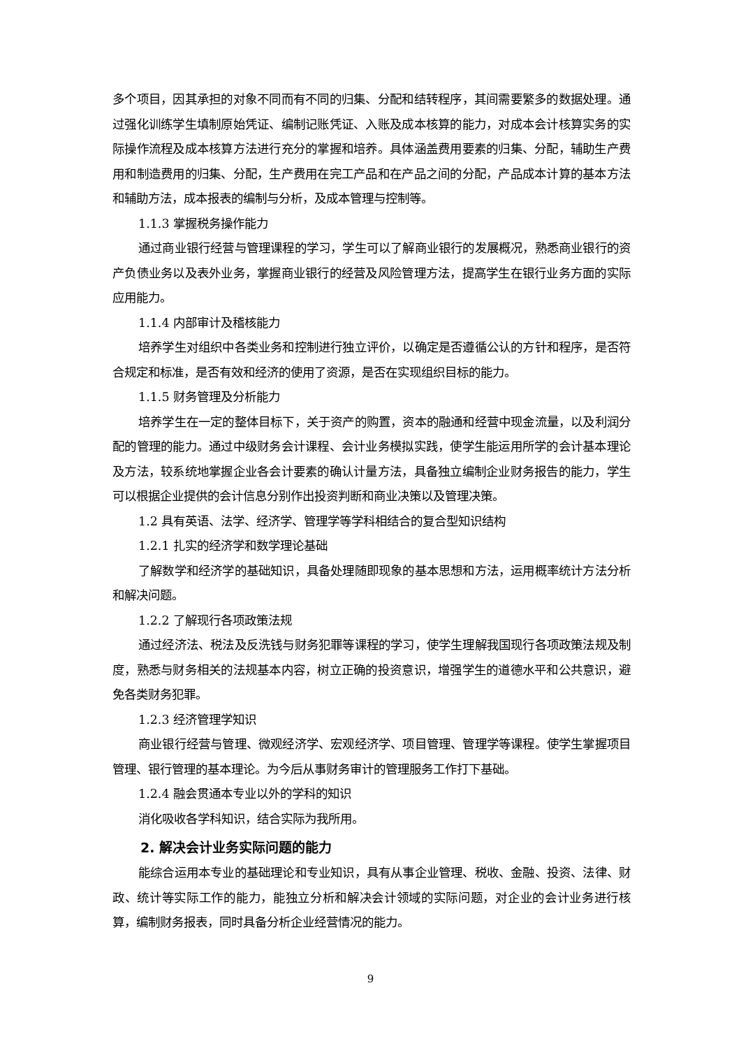多个项目，因其承担的对象不同而有不同的归集、分配和结转程序，其间需要繁多的数据处理。通过强化训练学生填制原始凭证、编制记账凭证、入账及成本核算的能力，对成本会计核算实务的实际操作流程及成本核算方法进行充分的掌握和培养。具体涵盖费用要素的归集、分配，辅助生产费用和制造费用的归集、分配，生产费用在完工产品和在产品之间的分配，产品成本计算的基本方法和辅助方法，成本报表的编制与分析，及成本管理与控制等。
1.1.3 掌握税务操作能力
通过商业银行经营与管理课程的学习，学生可以了解商业银行的发展概况，熟悉商业银行的资产负债业务以及表外业务，掌握商业银行的经营及风险管理方法，提高学生在银行业务方面的实际应用能力。
1.1.4 内部审计及稽核能力
培养学生对组织中各类业务和控制进行独立评价，以确定是否遵循公认的方针和程序，是否符合规定和标准，是否有效和经济的使用了资源，是否在实现组织目标的能力。
1.1.5 财务管理及分析能力
培养学生在一定的整体目标下，关于资产的购置，资本的融通和经营中现金流量，以及利润分配的管理的能力。通过中级财务会计课程、会计业务模拟实践，使学生能运用所学的会计基本理论及方法，较系统地掌握企业各会计要素的确认计量方法，具备独立编制企业财务报告的能力，学生可以根据企业提供的会计信息分别作出投资判断和商业决策以及管理决策。
1.2 具有英语、法学、经济学、管理学等学科相结合的复合型知识结构
1.2.1 扎实的经济学和数学理论基础
了解数学和经济学的基础知识，具备处理随即现象的基本思想和方法，运用概率统计方法分析和解决问题。
1.2.2 了解现行各项政策法规
通过经济法、税法及反洗钱与财务犯罪等课程的学习，使学生理解我国现行各项政策法规及制度，熟悉与财务相关的法规基本内容，树立正确的投资意识，增强学生的道德水平和公共意识，避免各类财务犯罪。
1.2.3 经济管理学知识
商业银行经营与管理、微观经济学、宏观经济学、项目管理、管理学等课程。使学生掌握项目管理、银行管理的基本理论。为今后从事财务审计的管理服务工作打下基础。
1.2.4 融会贯通本专业以外的学科的知识
消化吸收各学科知识，结合实际为我所用。
2. 解决会计业务实际问题的能力
能综合运用本专业的基础理论和专业知识，具有从事企业管理、税收、金融、投资、法律、财政、统计等实际工作的能力，能独立分析和解决会计领域的实际问题，对企业的会计业务进行核算，编制财务报表，同时具备分析企业经营情况的能力。
9